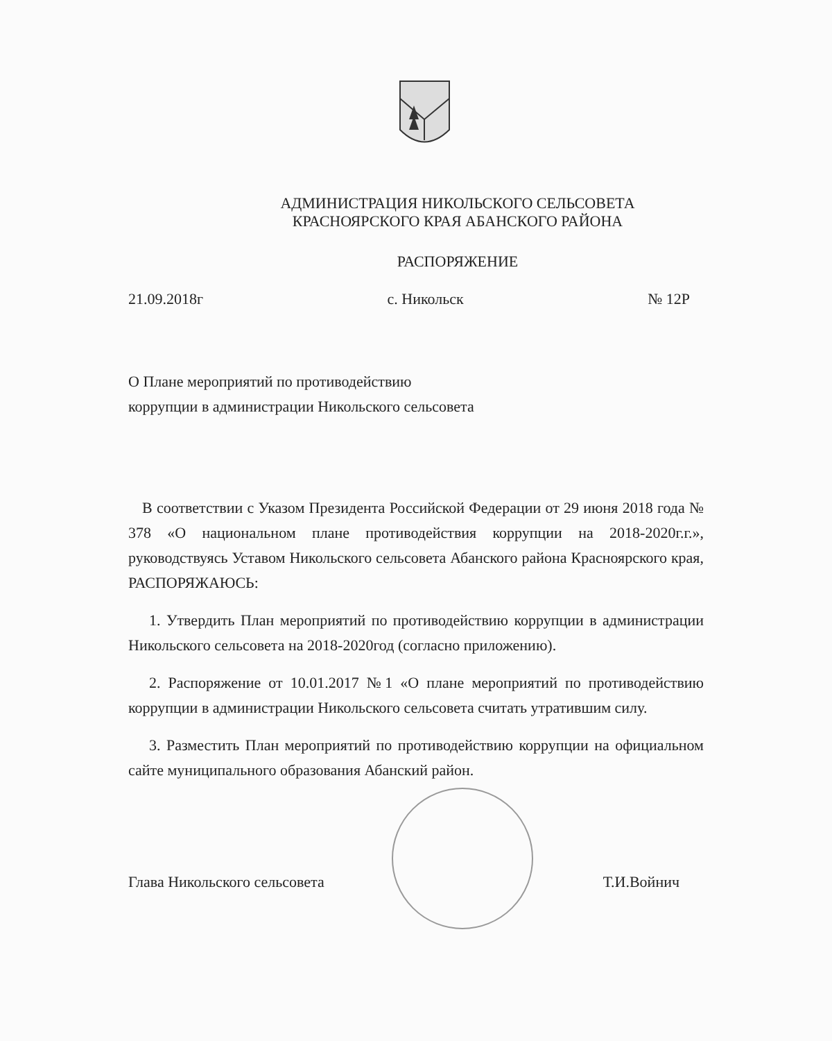АДМИНИСТРАЦИЯ НИКОЛЬСКОГО СЕЛЬСОВЕТА
КРАСНОЯРСКОГО КРАЯ АБАНСКОГО РАЙОНА
РАСПОРЯЖЕНИЕ
21.09.2018г с. Никольск № 12Р
О Плане мероприятий по противодействию
коррупции в администрации Никольского сельсовета
В соответствии с Указом Президента Российской Федерации от 29 июня 2018 года № 378 «О национальном плане противодействия коррупции на 2018-2020г.г.», руководствуясь Уставом Никольского сельсовета Абанского района Красноярского края, РАСПОРЯЖАЮСЬ:
1. Утвердить План мероприятий по противодействию коррупции в администрации Никольского сельсовета на 2018-2020год (согласно приложению).
2. Распоряжение от 10.01.2017 №1 «О плане мероприятий по противодействию коррупции в администрации Никольского сельсовета считать утратившим силу.
3. Разместить План мероприятий по противодействию коррупции на официальном сайте муниципального образования Абанский район.
Глава Никольского сельсовета Т.И.Войнич